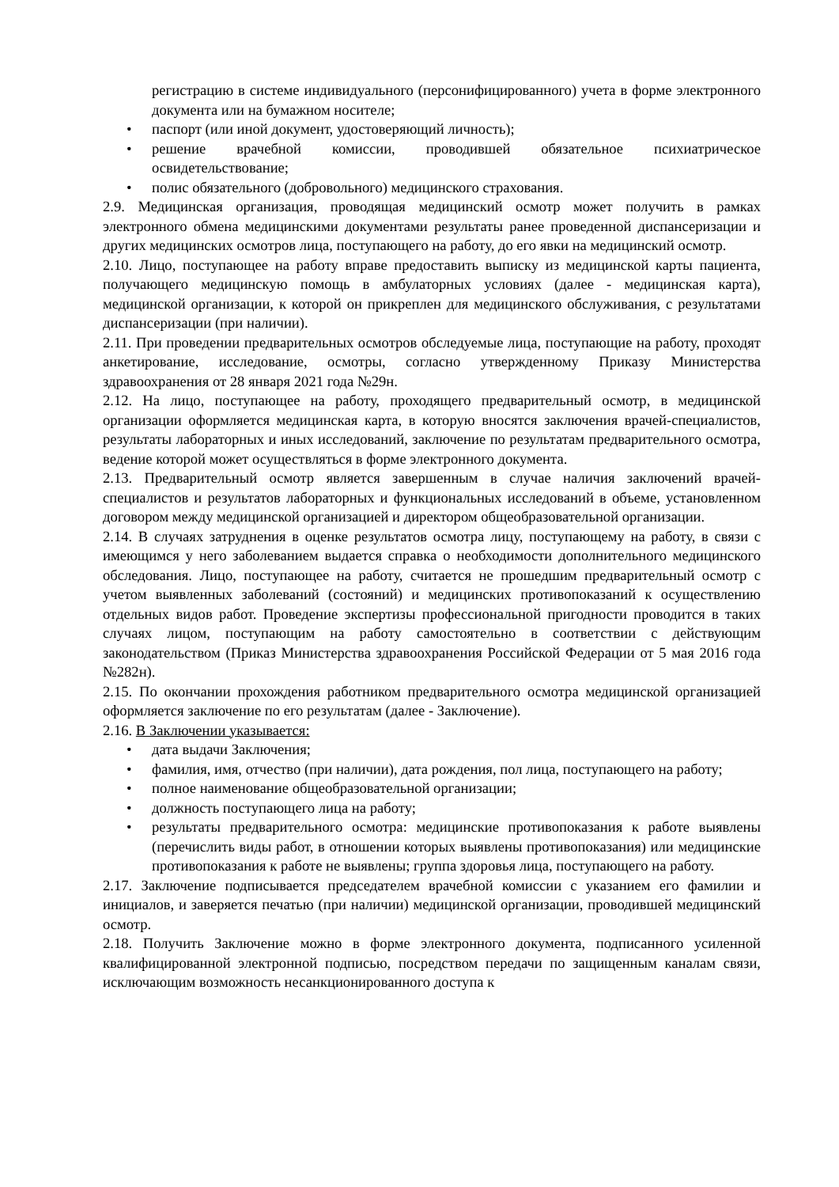регистрацию в системе индивидуального (персонифицированного) учета в форме электронного документа или на бумажном носителе;
• паспорт (или иной документ, удостоверяющий личность);
• решение врачебной комиссии, проводившей обязательное психиатрическое освидетельствование;
• полис обязательного (добровольного) медицинского страхования.
2.9. Медицинская организация, проводящая медицинский осмотр может получить в рамках электронного обмена медицинскими документами результаты ранее проведенной диспансеризации и других медицинских осмотров лица, поступающего на работу, до его явки на медицинский осмотр.
2.10. Лицо, поступающее на работу вправе предоставить выписку из медицинской карты пациента, получающего медицинскую помощь в амбулаторных условиях (далее - медицинская карта), медицинской организации, к которой он прикреплен для медицинского обслуживания, с результатами диспансеризации (при наличии).
2.11. При проведении предварительных осмотров обследуемые лица, поступающие на работу, проходят анкетирование, исследование, осмотры, согласно утвержденному Приказу Министерства здравоохранения от 28 января 2021 года №29н.
2.12. На лицо, поступающее на работу, проходящего предварительный осмотр, в медицинской организации оформляется медицинская карта, в которую вносятся заключения врачей-специалистов, результаты лабораторных и иных исследований, заключение по результатам предварительного осмотра, ведение которой может осуществляться в форме электронного документа.
2.13. Предварительный осмотр является завершенным в случае наличия заключений врачей-специалистов и результатов лабораторных и функциональных исследований в объеме, установленном договором между медицинской организацией и директором общеобразовательной организации.
2.14. В случаях затруднения в оценке результатов осмотра лицу, поступающему на работу, в связи с имеющимся у него заболеванием выдается справка о необходимости дополнительного медицинского обследования. Лицо, поступающее на работу, считается не прошедшим предварительный осмотр с учетом выявленных заболеваний (состояний) и медицинских противопоказаний к осуществлению отдельных видов работ. Проведение экспертизы профессиональной пригодности проводится в таких случаях лицом, поступающим на работу самостоятельно в соответствии с действующим законодательством (Приказ Министерства здравоохранения Российской Федерации от 5 мая 2016 года №282н).
2.15. По окончании прохождения работником предварительного осмотра медицинской организацией оформляется заключение по его результатам (далее - Заключение).
2.16. В Заключении указывается:
• дата выдачи Заключения;
• фамилия, имя, отчество (при наличии), дата рождения, пол лица, поступающего на работу;
• полное наименование общеобразовательной организации;
• должность поступающего лица на работу;
• результаты предварительного осмотра: медицинские противопоказания к работе выявлены (перечислить виды работ, в отношении которых выявлены противопоказания) или медицинские противопоказания к работе не выявлены; группа здоровья лица, поступающего на работу.
2.17. Заключение подписывается председателем врачебной комиссии с указанием его фамилии и инициалов, и заверяется печатью (при наличии) медицинской организации, проводившей медицинский осмотр.
2.18. Получить Заключение можно в форме электронного документа, подписанного усиленной квалифицированной электронной подписью, посредством передачи по защищенным каналам связи, исключающим возможность несанкционированного доступа к